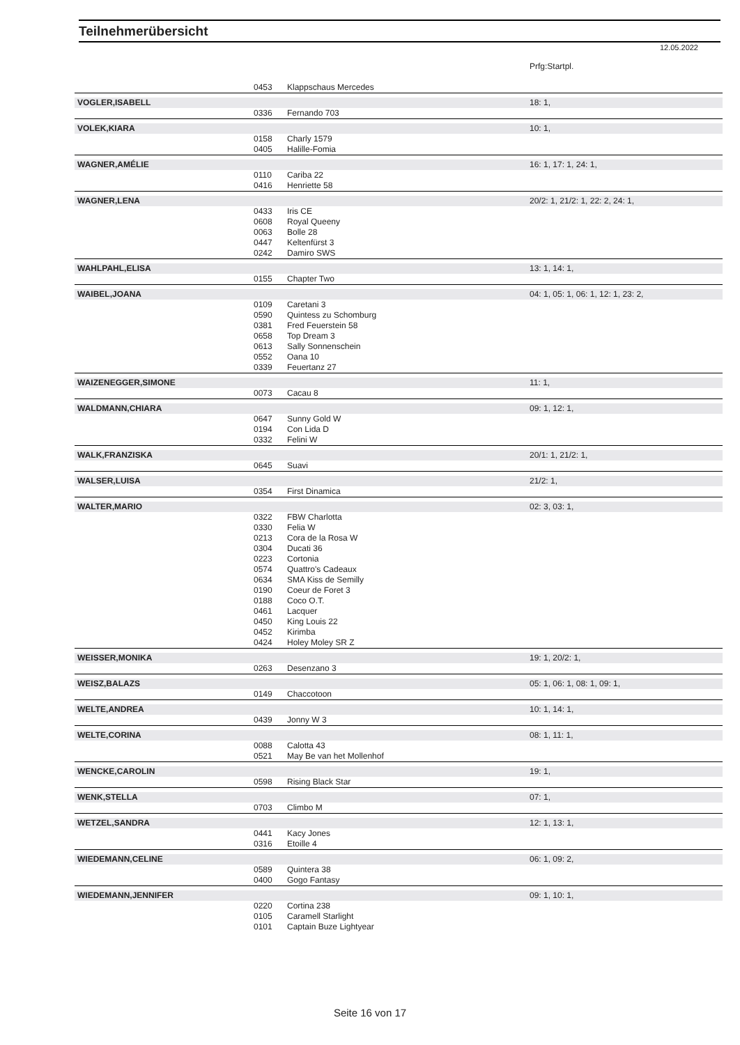Teilnehmerübersicht
12.05.2022
| | | | Prfg:Startpl. |
| | 0453 | Klappschaus Mercedes | |
| VOGLER,ISABELL | | | 18: 1, |
| | 0336 | Fernando 703 | |
| VOLEK,KIARA | | | 10: 1, |
| | 0158 | Charly 1579 | |
| | 0405 | Halille-Fomia | |
| WAGNER,AMÉLIE | | | 16: 1, 17: 1, 24: 1, |
| | 0110 | Cariba 22 | |
| | 0416 | Henriette 58 | |
| WAGNER,LENA | | | 20/2: 1, 21/2: 1, 22: 2, 24: 1, |
| | 0433 | Iris CE | |
| | 0608 | Royal Queeny | |
| | 0063 | Bolle 28 | |
| | 0447 | Keltenfürst 3 | |
| | 0242 | Damiro SWS | |
| WAHLPAHL,ELISA | | | 13: 1, 14: 1, |
| | 0155 | Chapter Two | |
| WAIBEL,JOANA | | | 04: 1, 05: 1, 06: 1, 12: 1, 23: 2, |
| | 0109 | Caretani 3 | |
| | 0590 | Quintess zu Schomburg | |
| | 0381 | Fred Feuerstein 58 | |
| | 0658 | Top Dream 3 | |
| | 0613 | Sally Sonnenschein | |
| | 0552 | Oana 10 | |
| | 0339 | Feuertanz 27 | |
| WAIZENEGGER,SIMONE | | | 11: 1, |
| | 0073 | Cacau 8 | |
| WALDMANN,CHIARA | | | 09: 1, 12: 1, |
| | 0647 | Sunny Gold W | |
| | 0194 | Con Lida D | |
| | 0332 | Felini W | |
| WALK,FRANZISKA | | | 20/1: 1, 21/2: 1, |
| | 0645 | Suavi | |
| WALSER,LUISA | | | 21/2: 1, |
| | 0354 | First Dinamica | |
| WALTER,MARIO | | | 02: 3, 03: 1, |
| | 0322 | FBW Charlotta | |
| | 0330 | Felia W | |
| | 0213 | Cora de la Rosa W | |
| | 0304 | Ducati 36 | |
| | 0223 | Cortonia | |
| | 0574 | Quattro's Cadeaux | |
| | 0634 | SMA Kiss de Semilly | |
| | 0190 | Coeur de Foret 3 | |
| | 0188 | Coco O.T. | |
| | 0461 | Lacquer | |
| | 0450 | King Louis 22 | |
| | 0452 | Kirimba | |
| | 0424 | Holey Moley SR Z | |
| WEISSER,MONIKA | | | 19: 1, 20/2: 1, |
| | 0263 | Desenzano 3 | |
| WEISZ,BALAZS | | | 05: 1, 06: 1, 08: 1, 09: 1, |
| | 0149 | Chaccotoon | |
| WELTE,ANDREA | | | 10: 1, 14: 1, |
| | 0439 | Jonny W 3 | |
| WELTE,CORINA | | | 08: 1, 11: 1, |
| | 0088 | Calotta 43 | |
| | 0521 | May Be van het Mollenhof | |
| WENCKE,CAROLIN | | | 19: 1, |
| | 0598 | Rising Black Star | |
| WENK,STELLA | | | 07: 1, |
| | 0703 | Climbo M | |
| WETZEL,SANDRA | | | 12: 1, 13: 1, |
| | 0441 | Kacy Jones | |
| | 0316 | Etoille 4 | |
| WIEDEMANN,CELINE | | | 06: 1, 09: 2, |
| | 0589 | Quintera 38 | |
| | 0400 | Gogo Fantasy | |
| WIEDEMANN,JENNIFER | | | 09: 1, 10: 1, |
| | 0220 | Cortina 238 | |
| | 0105 | Caramell Starlight | |
| | 0101 | Captain Buze Lightyear | |
Seite 16 von 17